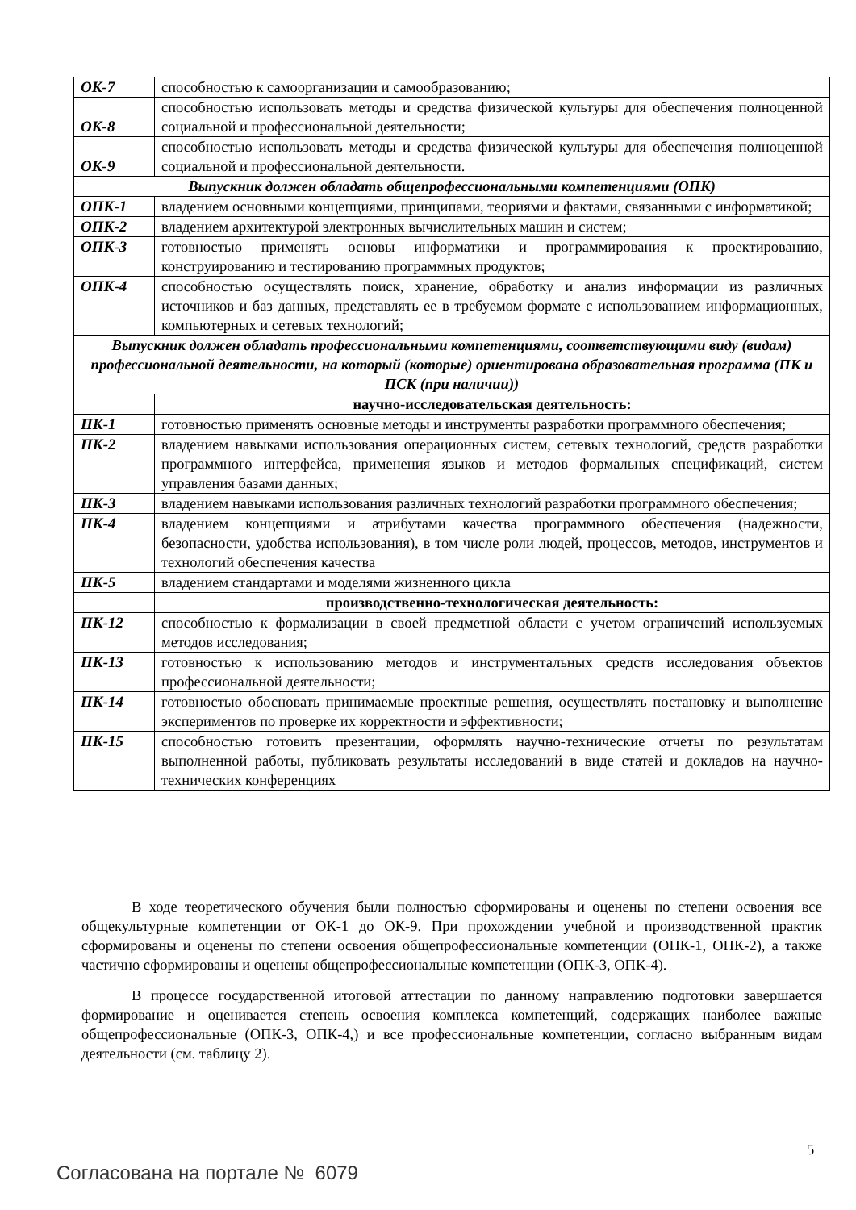| ОК-7 | способностью к самоорганизации и самообразованию; |
| ОК-8 | способностью использовать методы и средства физической культуры для обеспечения полноценной социальной и профессиональной деятельности; |
| ОК-9 | способностью использовать методы и средства физической культуры для обеспечения полноценной социальной и профессиональной деятельности. |
| Выпускник должен обладать общепрофессиональными компетенциями (ОПК) | |
| ОПК-1 | владением основными концепциями, принципами, теориями и фактами, связанными с информатикой; |
| ОПК-2 | владением архитектурой электронных вычислительных машин и систем; |
| ОПК-3 | готовностью применять основы информатики и программирования к проектированию, конструированию и тестированию программных продуктов; |
| ОПК-4 | способностью осуществлять поиск, хранение, обработку и анализ информации из различных источников и баз данных, представлять ее в требуемом формате с использованием информационных, компьютерных и сетевых технологий; |
| Выпускник должен обладать профессиональными компетенциями, соответствующими виду (видам) профессиональной деятельности, на который (которые) ориентирована образовательная программа (ПК и ПСК (при наличии)) | |
| | научно-исследовательская деятельность: |
| ПК-1 | готовностью применять основные методы и инструменты разработки программного обеспечения; |
| ПК-2 | владением навыками использования операционных систем, сетевых технологий, средств разработки программного интерфейса, применения языков и методов формальных спецификаций, систем управления базами данных; |
| ПК-3 | владением навыками использования различных технологий разработки программного обеспечения; |
| ПК-4 | владением концепциями и атрибутами качества программного обеспечения (надежности, безопасности, удобства использования), в том числе роли людей, процессов, методов, инструментов и технологий обеспечения качества |
| ПК-5 | владением стандартами и моделями жизненного цикла |
| | производственно-технологическая деятельность: |
| ПК-12 | способностью к формализации в своей предметной области с учетом ограничений используемых методов исследования; |
| ПК-13 | готовностью к использованию методов и инструментальных средств исследования объектов профессиональной деятельности; |
| ПК-14 | готовностью обосновать принимаемые проектные решения, осуществлять постановку и выполнение экспериментов по проверке их корректности и эффективности; |
| ПК-15 | способностью готовить презентации, оформлять научно-технические отчеты по результатам выполненной работы, публиковать результаты исследований в виде статей и докладов на научно-технических конференциях |
В ходе теоретического обучения были полностью сформированы и оценены по степени освоения все общекультурные компетенции от ОК-1 до ОК-9. При прохождении учебной и производственной практик сформированы и оценены по степени освоения общепрофессиональные компетенции (ОПК-1, ОПК-2), а также частично сформированы и оценены общепрофессиональные компетенции (ОПК-3, ОПК-4).
В процессе государственной итоговой аттестации по данному направлению подготовки завершается формирование и оценивается степень освоения комплекса компетенций, содержащих наиболее важные общепрофессиональные (ОПК-3, ОПК-4,) и все профессиональные компетенции, согласно выбранным видам деятельности (см. таблицу 2).
5
Согласована на портале № 6079